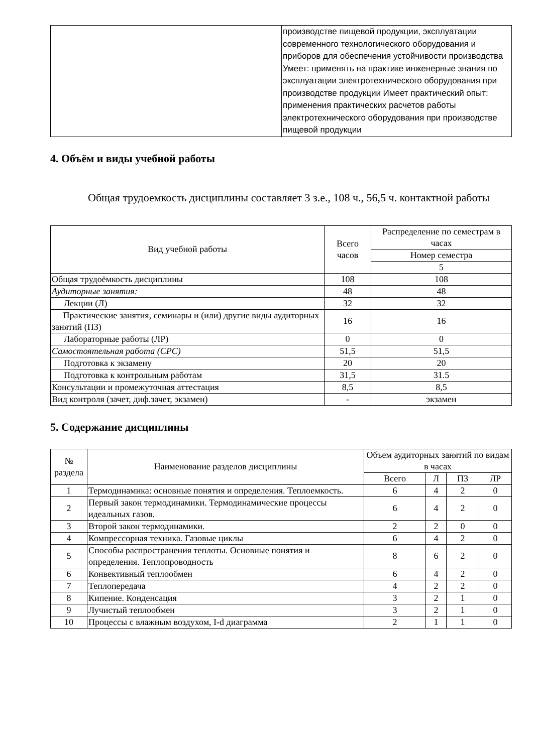| | производстве пищевой продукции, эксплуатации современного технологического оборудования и приборов для обеспечения устойчивости производства Умеет: применять на практике инженерные знания по эксплуатации электротехнического оборудования при производстве продукции Имеет практический опыт: применения практических расчетов работы электротехнического оборудования при производстве пищевой продукции |
4. Объём и виды учебной работы
Общая трудоемкость дисциплины составляет 3 з.е., 108 ч., 56,5 ч. контактной работы
| Вид учебной работы | Всего часов | Распределение по семестрам в часах |
| --- | --- | --- |
| | | Номер семестра |
| | | 5 |
| Общая трудоёмкость дисциплины | 108 | 108 |
| Аудиторные занятия: | 48 | 48 |
| Лекции (Л) | 32 | 32 |
| Практические занятия, семинары и (или) другие виды аудиторных занятий (ПЗ) | 16 | 16 |
| Лабораторные работы (ЛР) | 0 | 0 |
| Самостоятельная работа (СРС) | 51,5 | 51,5 |
| Подготовка к экзамену | 20 | 20 |
| Подготовка к контрольным работам | 31,5 | 31.5 |
| Консультации и промежуточная аттестация | 8,5 | 8,5 |
| Вид контроля (зачет, диф.зачет, экзамен) | - | экзамен |
5. Содержание дисциплины
| № раздела | Наименование разделов дисциплины | Объем аудиторных занятий по видам в часах | | | |
| --- | --- | --- | --- | --- | --- |
| | | Всего | Л | ПЗ | ЛР |
| 1 | Термодинамика: основные понятия и определения. Теплоемкость. | 6 | 4 | 2 | 0 |
| 2 | Первый закон термодинамики. Термодинамические процессы идеальных газов. | 6 | 4 | 2 | 0 |
| 3 | Второй закон термодинамики. | 2 | 2 | 0 | 0 |
| 4 | Компрессорная техника. Газовые циклы | 6 | 4 | 2 | 0 |
| 5 | Способы распространения теплоты. Основные понятия и определения. Теплопроводность | 8 | 6 | 2 | 0 |
| 6 | Конвективный теплообмен | 6 | 4 | 2 | 0 |
| 7 | Теплопередача | 4 | 2 | 2 | 0 |
| 8 | Кипение. Конденсация | 3 | 2 | 1 | 0 |
| 9 | Лучистый теплообмен | 3 | 2 | 1 | 0 |
| 10 | Процессы с влажным воздухом, I-d диаграмма | 2 | 1 | 1 | 0 |